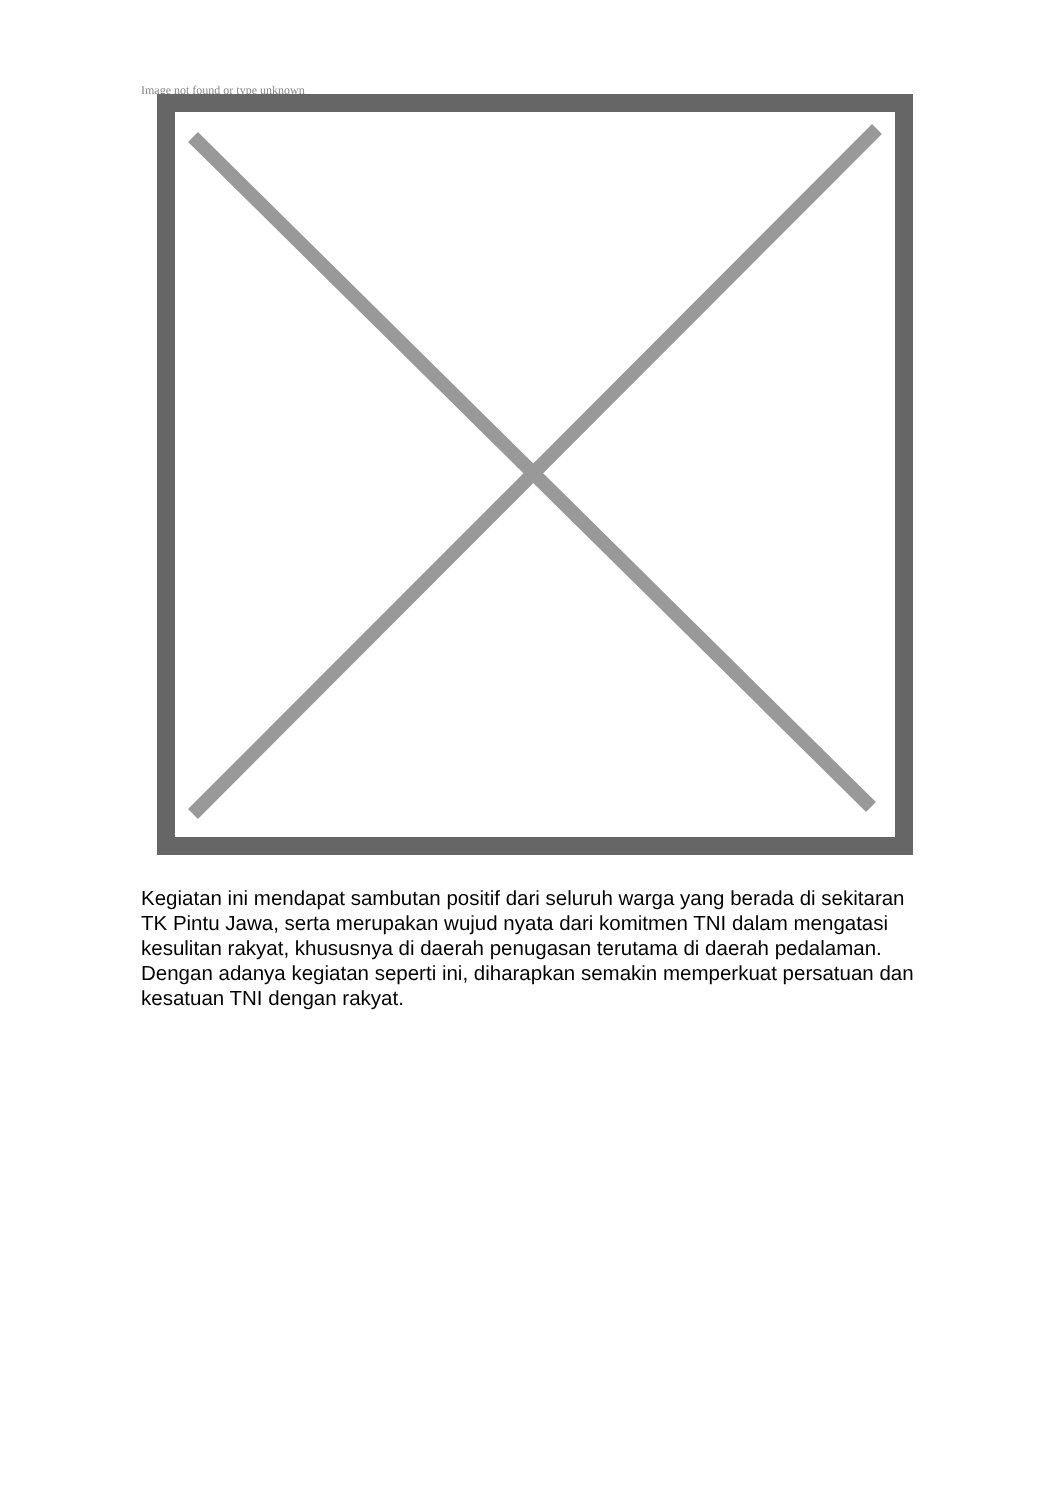Image not found or type unknown
Kegiatan ini mendapat sambutan positif dari seluruh warga yang berada di sekitaran TK Pintu Jawa, serta merupakan wujud nyata dari komitmen TNI dalam mengatasi kesulitan rakyat, khususnya di daerah penugasan terutama di daerah pedalaman. Dengan adanya kegiatan seperti ini, diharapkan semakin memperkuat persatuan dan kesatuan TNI dengan rakyat.